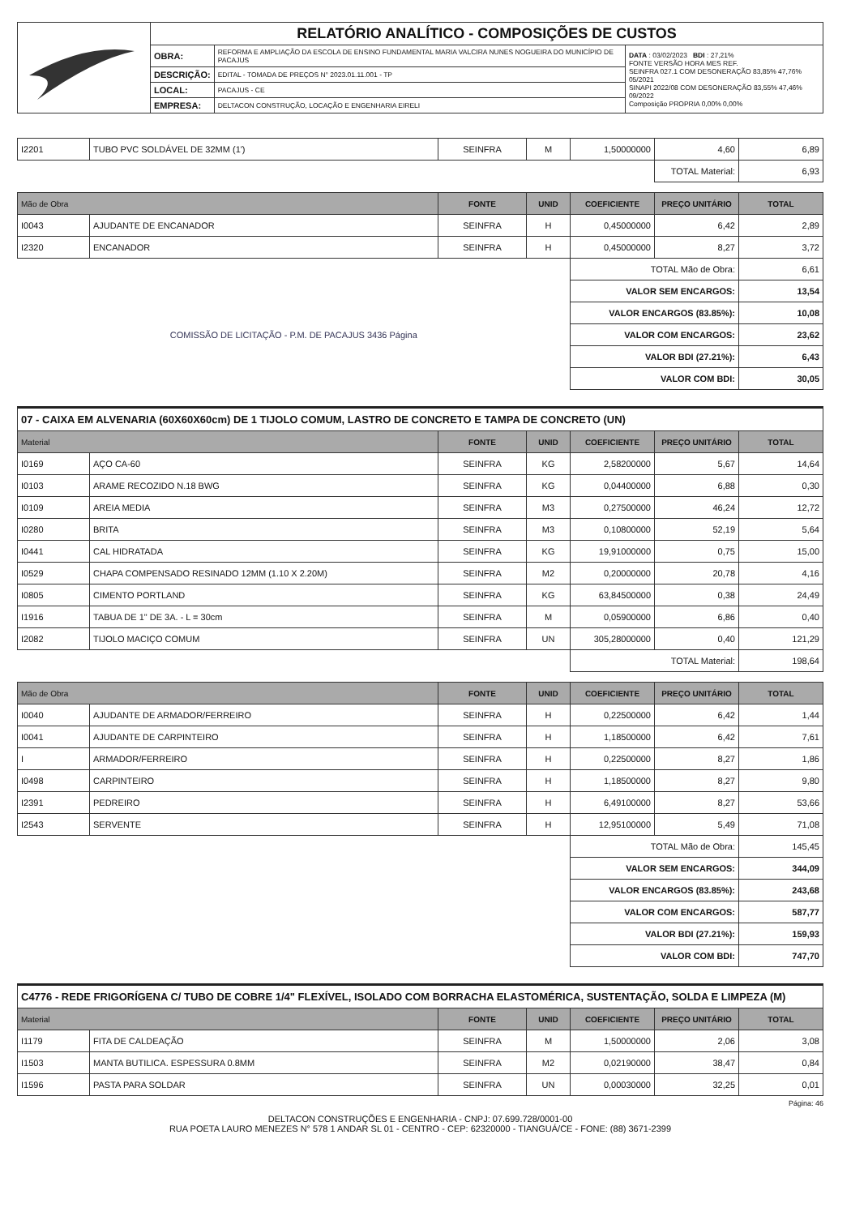| | RELATÓRIO ANALÍTICO - COMPOSIÇÕES DE CUSTOS | | |
| | OBRA: | REFORMA E AMPLIAÇÃO DA ESCOLA DE ENSINO FUNDAMENTAL MARIA VALCIRA NUNES NOGUEIRA DO MUNICÍPIO DE PACAJUS | DATA : 03/02/2023 BDI : 27,21% FONTE VERSÃO HORA MES REF. SEINFRA 027.1 COM DESONERAÇÃO 83,85% 47,76% 05/2021 SINAPI 2022/08 COM DESONERAÇÃO 83,55% 47,46% 09/2022 Composição PROPRIA 0,00% 0,00% |
| | DESCRIÇÃO: | EDITAL - TOMADA DE PREÇOS N° 2023.01.11.001 - TP | |
| | LOCAL: | PACAJUS - CE | |
| | EMPRESA: | DELTACON CONSTRUÇÃO, LOCAÇÃO E ENGENHARIA EIRELI | |
| I2201 | TUBO PVC SOLDÁVEL DE 32MM (1') | SEINFRA | M | 1,50000000 | 4,60 | 6,89 |
| | | | | | TOTAL Material: | 6,93 |
| Mão de Obra | | FONTE | UNID | COEFICIENTE | PREÇO UNITÁRIO | TOTAL |
| --- | --- | --- | --- | --- | --- | --- |
| I0043 | AJUDANTE DE ENCANADOR | SEINFRA | H | 0,45000000 | 6,42 | 2,89 |
| I2320 | ENCANADOR | SEINFRA | H | 0,45000000 | 8,27 | 3,72 |
| | | | | TOTAL Mão de Obra: | | 6,61 |
| COMISSÃO DE LICITAÇÃO - P.M. DE PACAJUS 3436 Página | | | | VALOR SEM ENCARGOS: | | 13,54 |
| | | | | VALOR ENCARGOS (83.85%): | | 10,08 |
| | | | | VALOR COM ENCARGOS: | | 23,62 |
| | | | | VALOR BDI (27.21%): | | 6,43 |
| | | | | VALOR COM BDI: | | 30,05 |
07 - CAIXA EM ALVENARIA (60X60X60cm) DE 1 TIJOLO COMUM, LASTRO DE CONCRETO E TAMPA DE CONCRETO (UN)
| Material | | FONTE | UNID | COEFICIENTE | PREÇO UNITÁRIO | TOTAL |
| --- | --- | --- | --- | --- | --- | --- |
| I0169 | AÇO CA-60 | SEINFRA | KG | 2,58200000 | 5,67 | 14,64 |
| I0103 | ARAME RECOZIDO N.18 BWG | SEINFRA | KG | 0,04400000 | 6,88 | 0,30 |
| I0109 | AREIA MEDIA | SEINFRA | M3 | 0,27500000 | 46,24 | 12,72 |
| I0280 | BRITA | SEINFRA | M3 | 0,10800000 | 52,19 | 5,64 |
| I0441 | CAL HIDRATADA | SEINFRA | KG | 19,91000000 | 0,75 | 15,00 |
| I0529 | CHAPA COMPENSADO RESINADO 12MM (1.10 X 2.20M) | SEINFRA | M2 | 0,20000000 | 20,78 | 4,16 |
| I0805 | CIMENTO PORTLAND | SEINFRA | KG | 63,84500000 | 0,38 | 24,49 |
| I1916 | TABUA DE 1" DE 3A. - L = 30cm | SEINFRA | M | 0,05900000 | 6,86 | 0,40 |
| I2082 | TIJOLO MACIÇO COMUM | SEINFRA | UN | 305,28000000 | 0,40 | 121,29 |
| | | | | TOTAL Material: | | 198,64 |
| Mão de Obra | | FONTE | UNID | COEFICIENTE | PREÇO UNITÁRIO | TOTAL |
| --- | --- | --- | --- | --- | --- | --- |
| I0040 | AJUDANTE DE ARMADOR/FERREIRO | SEINFRA | H | 0,22500000 | 6,42 | 1,44 |
| I0041 | AJUDANTE DE CARPINTEIRO | SEINFRA | H | 1,18500000 | 6,42 | 7,61 |
| I | ARMADOR/FERREIRO | SEINFRA | H | 0,22500000 | 8,27 | 1,86 |
| I0498 | CARPINTEIRO | SEINFRA | H | 1,18500000 | 8,27 | 9,80 |
| I2391 | PEDREIRO | SEINFRA | H | 6,49100000 | 8,27 | 53,66 |
| I2543 | SERVENTE | SEINFRA | H | 12,95100000 | 5,49 | 71,08 |
| | | | | TOTAL Mão de Obra: | | 145,45 |
| | | | | VALOR SEM ENCARGOS: | | 344,09 |
| | | | | VALOR ENCARGOS (83.85%): | | 243,68 |
| | | | | VALOR COM ENCARGOS: | | 587,77 |
| | | | | VALOR BDI (27.21%): | | 159,93 |
| | | | | VALOR COM BDI: | | 747,70 |
C4776 - REDE FRIGORÍGENA C/ TUBO DE COBRE 1/4" FLEXÍVEL, ISOLADO COM BORRACHA ELASTOMÉRICA, SUSTENTAÇÃO, SOLDA E LIMPEZA (M)
| Material | | FONTE | UNID | COEFICIENTE | PREÇO UNITÁRIO | TOTAL |
| --- | --- | --- | --- | --- | --- | --- |
| I1179 | FITA DE CALDEAÇÃO | SEINFRA | M | 1,50000000 | 2,06 | 3,08 |
| I1503 | MANTA BUTILICA. ESPESSURA 0.8MM | SEINFRA | M2 | 0,02190000 | 38,47 | 0,84 |
| I1596 | PASTA PARA SOLDAR | SEINFRA | UN | 0,00030000 | 32,25 | 0,01 |
Página: 46
DELTACON CONSTRUÇÕES E ENGENHARIA - CNPJ: 07.699.728/0001-00
RUA POETA LAURO MENEZES N° 578 1 ANDAR SL 01 - CENTRO - CEP: 62320000 - TIANGUÁ/CE - FONE: (88) 3671-2399